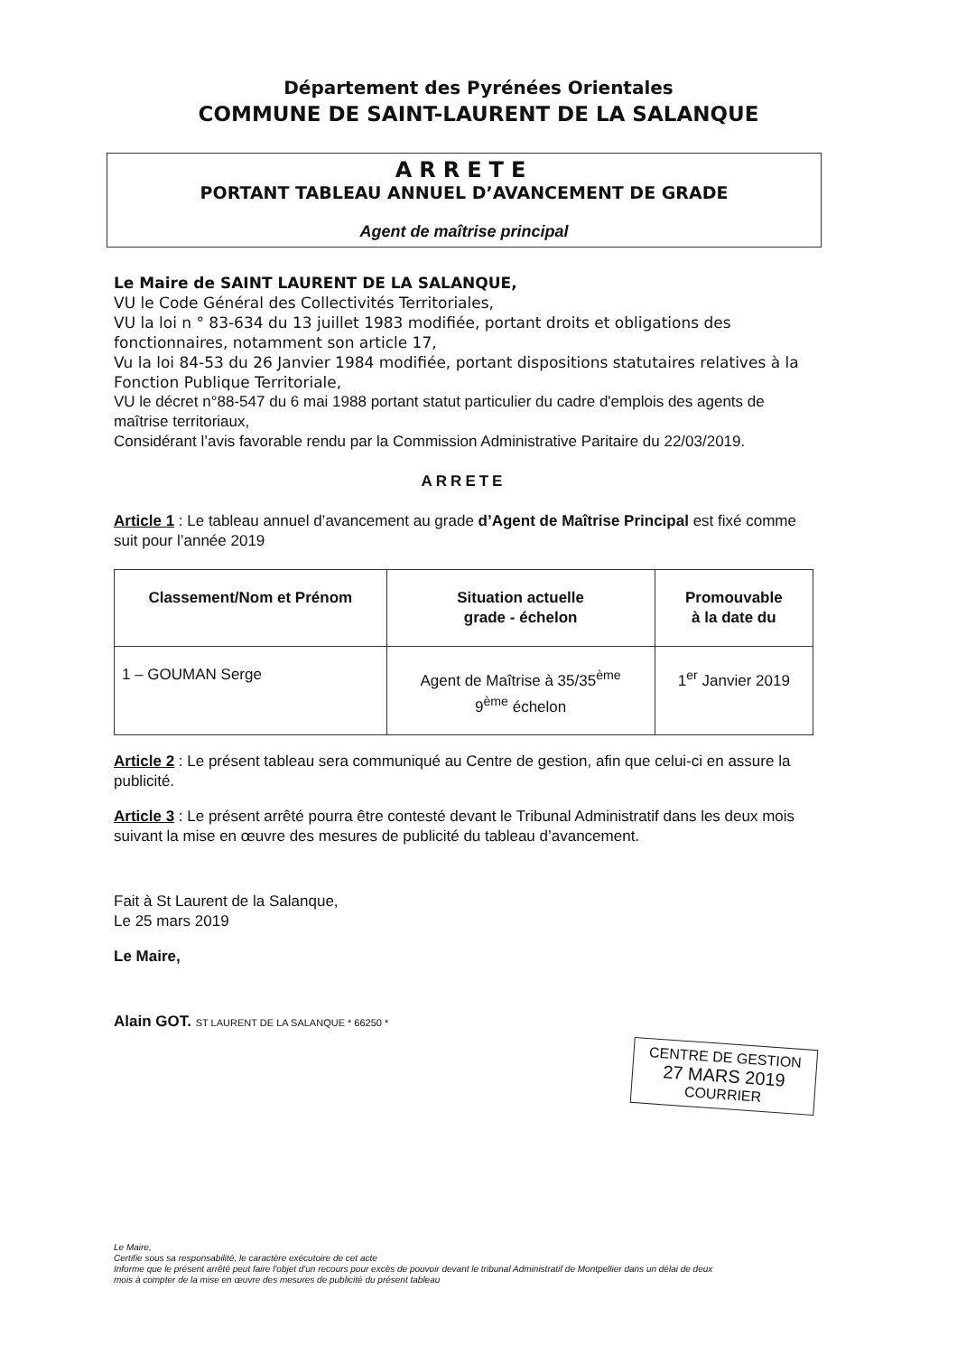Département des Pyrénées Orientales
COMMUNE DE SAINT-LAURENT DE LA SALANQUE
ARRETE
PORTANT TABLEAU ANNUEL D’AVANCEMENT DE GRADE
Agent de maîtrise principal
Le Maire de SAINT LAURENT DE LA SALANQUE,
VU le Code Général des Collectivités Territoriales,
VU la loi n ° 83-634 du 13 juillet 1983 modifiée, portant droits et obligations des fonctionnaires, notamment son article 17,
Vu la loi 84-53 du 26 Janvier 1984 modifiée, portant dispositions statutaires relatives à la Fonction Publique Territoriale,
VU le décret n°88-547 du 6 mai 1988 portant statut particulier du cadre d'emplois des agents de maîtrise territoriaux,
Considérant l’avis favorable rendu par la Commission Administrative Paritaire du 22/03/2019.
ARRETE
Article 1 : Le tableau annuel d’avancement au grade d’Agent de Maîtrise Principal est fixé comme suit pour l’année 2019
| Classement/Nom et Prénom | Situation actuelle grade - échelon | Promouvable à la date du |
| --- | --- | --- |
| 1 – GOUMAN Serge | Agent de Maîtrise à 35/35<sup>ème</sup> 9<sup>ème</sup> échelon | 1<sup>er</sup> Janvier 2019 |
Article 2 : Le présent tableau sera communiqué au Centre de gestion, afin que celui-ci en assure la publicité.
Article 3 : Le présent arrêté pourra être contesté devant le Tribunal Administratif dans les deux mois suivant la mise en œuvre des mesures de publicité du tableau d’avancement.
Fait à St Laurent de la Salanque,
Le 25 mars 2019
Le Maire,
Alain GOT. ST LAURENT DE LA SALANQUE * 66250 *
CENTRE DE GESTION
27 MARS 2019
COURRIER
Le Maire,
Certifie sous sa responsabilité, le caractère exécutoire de cet acte
Informe que le présent arrêté peut faire l'objet d'un recours pour excès de pouvoir devant le tribunal Administratif de Montpellier dans un délai de deux
mois à compter de la mise en œuvre des mesures de publicité du présent tableau